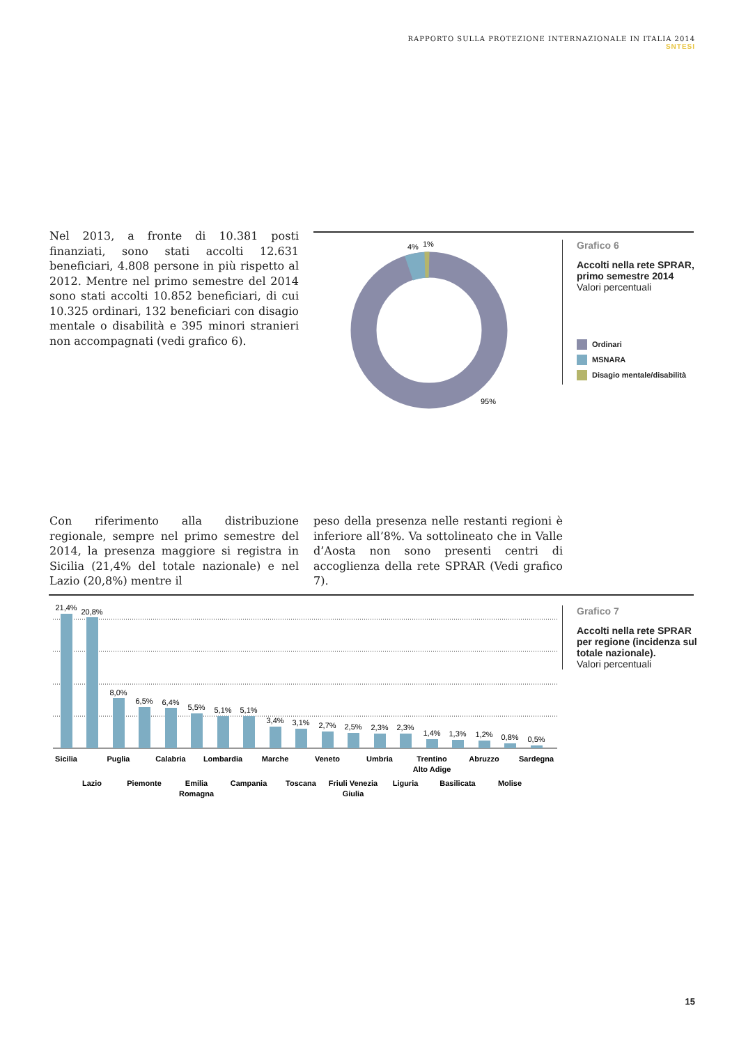RAPPORTO SULLA PROTEZIONE INTERNAZIONALE IN ITALIA 2014
SNTESI
Nel 2013, a fronte di 10.381 posti finanziati, sono stati accolti 12.631 beneficiari, 4.808 persone in più rispetto al 2012. Mentre nel primo semestre del 2014 sono stati accolti 10.852 beneficiari, di cui 10.325 ordinari, 132 beneficiari con disagio mentale o disabilità e 395 minori stranieri non accompagnati (vedi grafico 6).
4%
1%
95%
Grafico 6
Accolti nella rete SPRAR, primo semestre 2014
Valori percentuali
Ordinari
MSNARA
Disagio mentale/disabilità
Con riferimento alla distribuzione regionale, sempre nel primo semestre del 2014, la presenza maggiore si registra in Sicilia (21,4% del totale nazionale) e nel Lazio (20,8%) mentre il
peso della presenza nelle restanti regioni è inferiore all’8%. Va sottolineato che in Valle d’Aosta non sono presenti centri di accoglienza della rete SPRAR (Vedi grafico 7).
21,4%
20,8%
8,0%
6,5%
6,4%
5,5%
5,1%
5,1%
3,4%
3,1%
2,7%
2,5%
2,3%
2,3%
1,4%
1,3%
1,2%
0,8%
0,5%
Sicilia
Lazio
Puglia
Piemonte
Calabria
Emilia
Romagna
Lombardia
Campania
Marche
Toscana
Veneto
Friuli Venezia
Giulia
Umbria
Liguria
Trentino
Alto Adige
Basilicata
Abruzzo
Molise
Sardegna
Grafico 7
Accolti nella rete SPRAR per regione (incidenza sul totale nazionale).
Valori percentuali
15